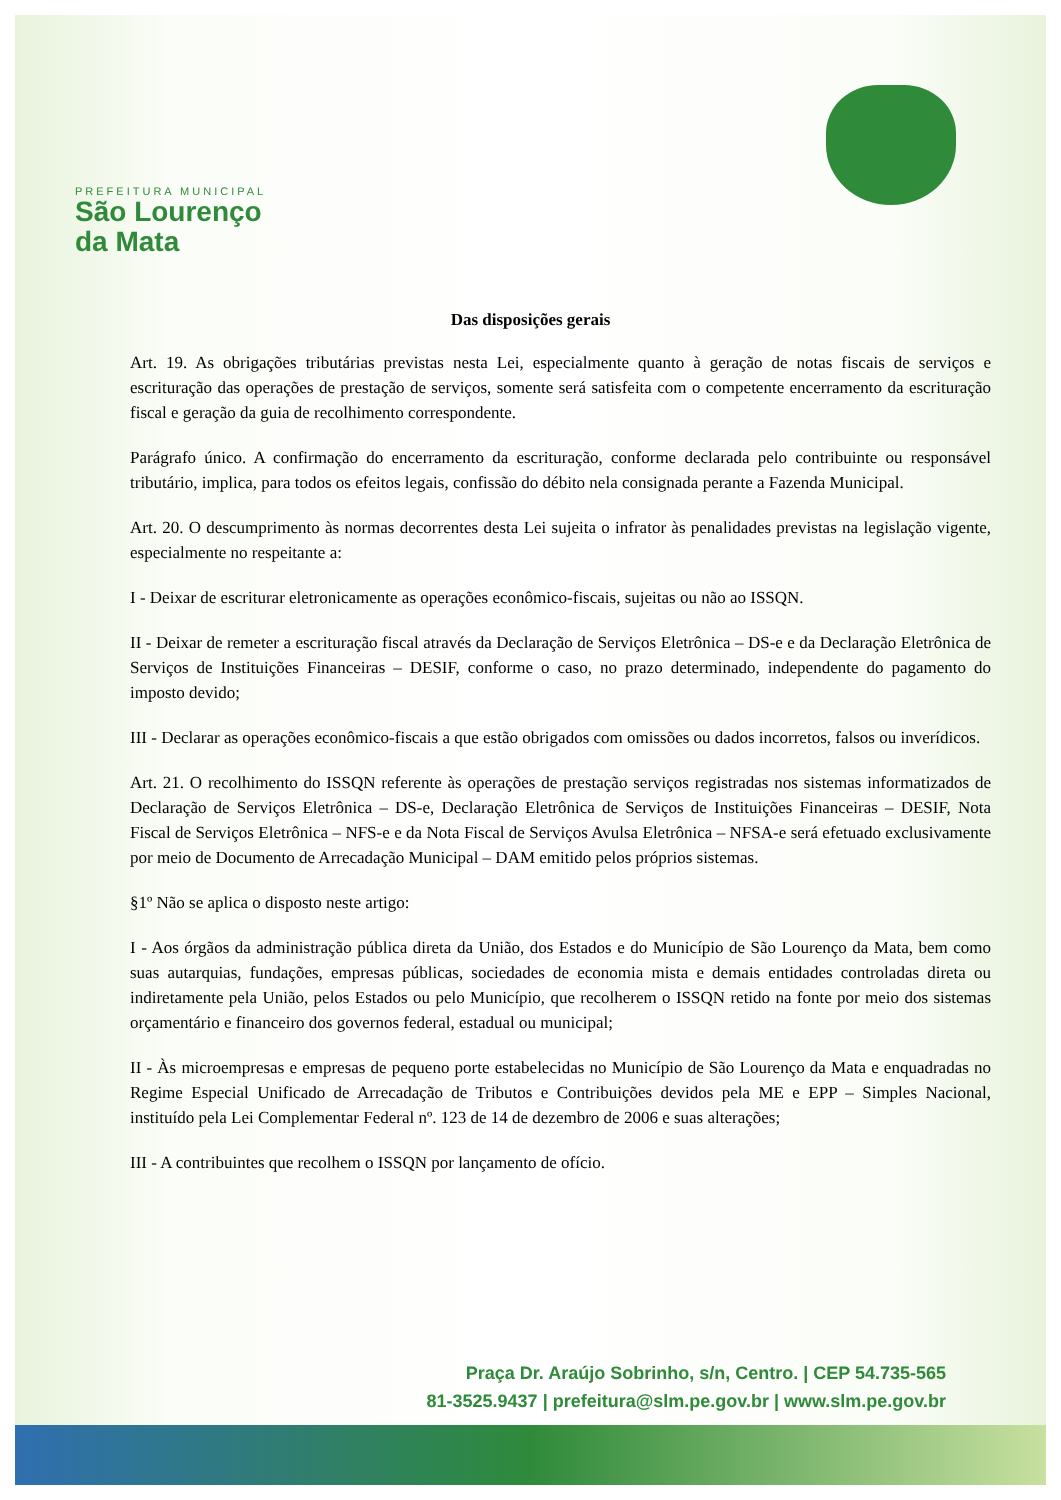PREFEITURA MUNICIPAL
São Lourenço
da Mata
Das disposições gerais
Art. 19. As obrigações tributárias previstas nesta Lei, especialmente quanto à geração de notas fiscais de serviços e escrituração das operações de prestação de serviços, somente será satisfeita com o competente encerramento da escrituração fiscal e geração da guia de recolhimento correspondente.
Parágrafo único. A confirmação do encerramento da escrituração, conforme declarada pelo contribuinte ou responsável tributário, implica, para todos os efeitos legais, confissão do débito nela consignada perante a Fazenda Municipal.
Art. 20. O descumprimento às normas decorrentes desta Lei sujeita o infrator às penalidades previstas na legislação vigente, especialmente no respeitante a:
I - Deixar de escriturar eletronicamente as operações econômico-fiscais, sujeitas ou não ao ISSQN.
II - Deixar de remeter a escrituração fiscal através da Declaração de Serviços Eletrônica – DS-e e da Declaração Eletrônica de Serviços de Instituições Financeiras – DESIF, conforme o caso, no prazo determinado, independente do pagamento do imposto devido;
III - Declarar as operações econômico-fiscais a que estão obrigados com omissões ou dados incorretos, falsos ou inverídicos.
Art. 21. O recolhimento do ISSQN referente às operações de prestação serviços registradas nos sistemas informatizados de Declaração de Serviços Eletrônica – DS-e, Declaração Eletrônica de Serviços de Instituições Financeiras – DESIF, Nota Fiscal de Serviços Eletrônica – NFS-e e da Nota Fiscal de Serviços Avulsa Eletrônica – NFSA-e será efetuado exclusivamente por meio de Documento de Arrecadação Municipal – DAM emitido pelos próprios sistemas.
§1º Não se aplica o disposto neste artigo:
I - Aos órgãos da administração pública direta da União, dos Estados e do Município de São Lourenço da Mata, bem como suas autarquias, fundações, empresas públicas, sociedades de economia mista e demais entidades controladas direta ou indiretamente pela União, pelos Estados ou pelo Município, que recolherem o ISSQN retido na fonte por meio dos sistemas orçamentário e financeiro dos governos federal, estadual ou municipal;
II - Às microempresas e empresas de pequeno porte estabelecidas no Município de São Lourenço da Mata e enquadradas no Regime Especial Unificado de Arrecadação de Tributos e Contribuições devidos pela ME e EPP – Simples Nacional, instituído pela Lei Complementar Federal nº. 123 de 14 de dezembro de 2006 e suas alterações;
III - A contribuintes que recolhem o ISSQN por lançamento de ofício.
Praça Dr. Araújo Sobrinho, s/n, Centro. | CEP 54.735-565
81-3525.9437 | prefeitura@slm.pe.gov.br | www.slm.pe.gov.br